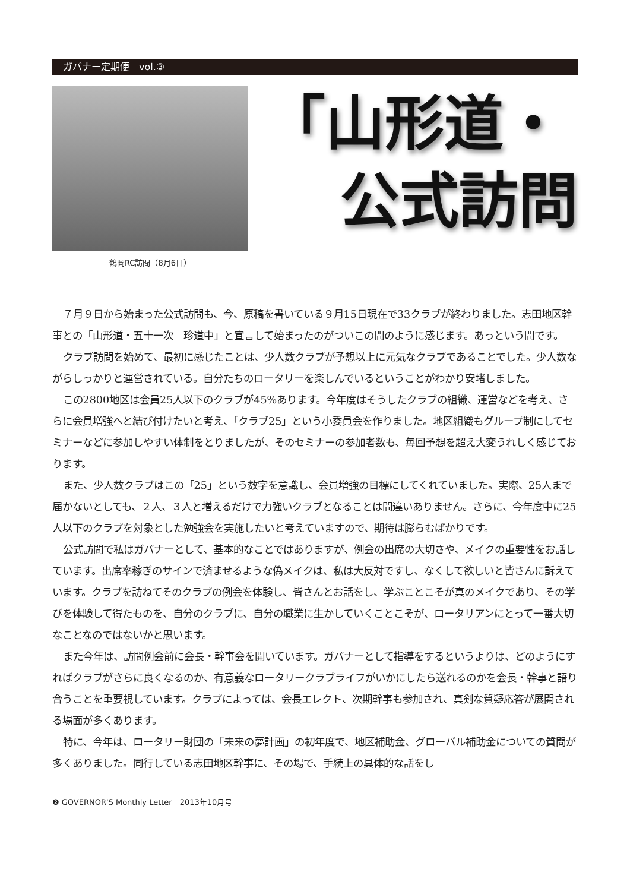ガバナー定期便　vol.③
鶴岡RC訪問（8月6日）
「山形道・
公式訪問
７月９日から始まった公式訪問も、今、原稿を書いている９月15日現在で33クラブが終わりました。志田地区幹事との「山形道・五十一次　珍道中」と宣言して始まったのがついこの間のように感じます。あっという間です。
クラブ訪問を始めて、最初に感じたことは、少人数クラブが予想以上に元気なクラブであることでした。少人数ながらしっかりと運営されている。自分たちのロータリーを楽しんでいるということがわかり安堵しました。
この2800地区は会員25人以下のクラブが45%あります。今年度はそうしたクラブの組織、運営などを考え、さらに会員増強へと結び付けたいと考え、「クラブ25」という小委員会を作りました。地区組織もグループ制にしてセミナーなどに参加しやすい体制をとりましたが、そのセミナーの参加者数も、毎回予想を超え大変うれしく感じております。
また、少人数クラブはこの「25」という数字を意識し、会員増強の目標にしてくれていました。実際、25人まで届かないとしても、２人、３人と増えるだけで力強いクラブとなることは間違いありません。さらに、今年度中に25人以下のクラブを対象とした勉強会を実施したいと考えていますので、期待は膨らむばかりです。
公式訪問で私はガバナーとして、基本的なことではありますが、例会の出席の大切さや、メイクの重要性をお話しています。出席率稼ぎのサインで済ませるような偽メイクは、私は大反対ですし、なくして欲しいと皆さんに訴えています。クラブを訪ねてそのクラブの例会を体験し、皆さんとお話をし、学ぶことこそが真のメイクであり、その学びを体験して得たものを、自分のクラブに、自分の職業に生かしていくことこそが、ロータリアンにとって一番大切なことなのではないかと思います。
また今年は、訪問例会前に会長・幹事会を開いています。ガバナーとして指導をするというよりは、どのようにすればクラブがさらに良くなるのか、有意義なロータリークラブライフがいかにしたら送れるのかを会長・幹事と語り合うことを重要視しています。クラブによっては、会長エレクト、次期幹事も参加され、真剣な質疑応答が展開される場面が多くあります。
特に、今年は、ロータリー財団の「未来の夢計画」の初年度で、地区補助金、グローバル補助金についての質問が多くありました。同行している志田地区幹事に、その場で、手続上の具体的な話をし
❷ GOVERNOR'S Monthly Letter　2013年10月号